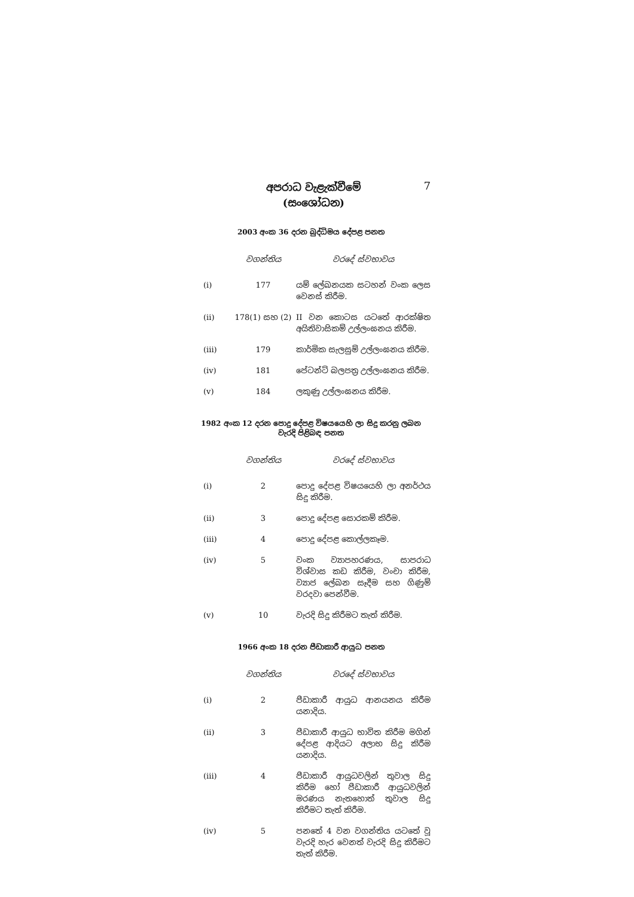අපරාධ වැළැක්වීමේ
(සංශෝධන)
7
2003 අංක 36 දරන බුද්ධිමය දේපළ පනත
| | වගන්තිය | වරදේ ස්වභාවය |
| --- | --- | --- |
| (i) | 177 | යම් ලේඛනයක සටහන් වංක ලෙස වෙනස් කිරීම. |
| (ii) | 178(1) සහ (2) | II වන කොටස යටතේ ආරක්ෂිත අයිතිවාසිකම් උල්ලංඝනය කිරීම. |
| (iii) | 179 | කාර්මික සැලසුම් උල්ලංඝනය කිරීම. |
| (iv) | 181 | පේටන්ට් බලපත්‍ර උල්ලංඝනය කිරීම. |
| (v) | 184 | ලකුණු උල්ලංඝනය කිරීම. |
1982 අංක 12 දරන පොදු දේපළ විෂයයෙහි ලා සිදු කරනු ලබන
වැරදි පිළිබඳ පනත
| | වගන්තිය | වරදේ ස්වභාවය |
| --- | --- | --- |
| (i) | 2 | පොදු දේපළ විෂයයෙහි ලා අනර්ථය සිදු කිරීම. |
| (ii) | 3 | පොදු දේපළ සොරකම් කිරීම. |
| (iii) | 4 | පොදු දේපළ කොල්ලකෑම. |
| (iv) | 5 | වංක ව්‍යාපහරණය, සාපරාධ විශ්වාස කඩ කිරීම, වංචා කිරීම, ව්‍යාජ ලේඛන සෑදීම සහ ගිණුම් වරදවා පෙන්වීම. |
| (v) | 10 | වැරදි සිදු කිරීමට තැත් කිරීම. |
1966 අංක 18 දරන පීඩාකාරී ආයුධ පනත
| | වගන්තිය | වරදේ ස්වභාවය |
| --- | --- | --- |
| (i) | 2 | පීඩාකාරී ආයුධ ආනයනය කිරීම යනාදිය. |
| (ii) | 3 | පීඩාකාරී ආයුධ භාවිත කිරීම මගින් දේපළ ආදියට අලාභ සිදු කිරීම යනාදිය. |
| (iii) | 4 | පීඩාකාරී ආයුධවලින් තුවාල සිදු කිරීම හෝ පීඩාකාරී ආයුධවලින් මරණය නැතහොත් තුවාල සිදු කිරීමට තැත් කිරීම. |
| (iv) | 5 | පනතේ 4 වන වගන්තිය යටතේ වූ වැරදි හැර වෙනත් වැරදි සිදු කිරීමට තැත් කිරීම. |